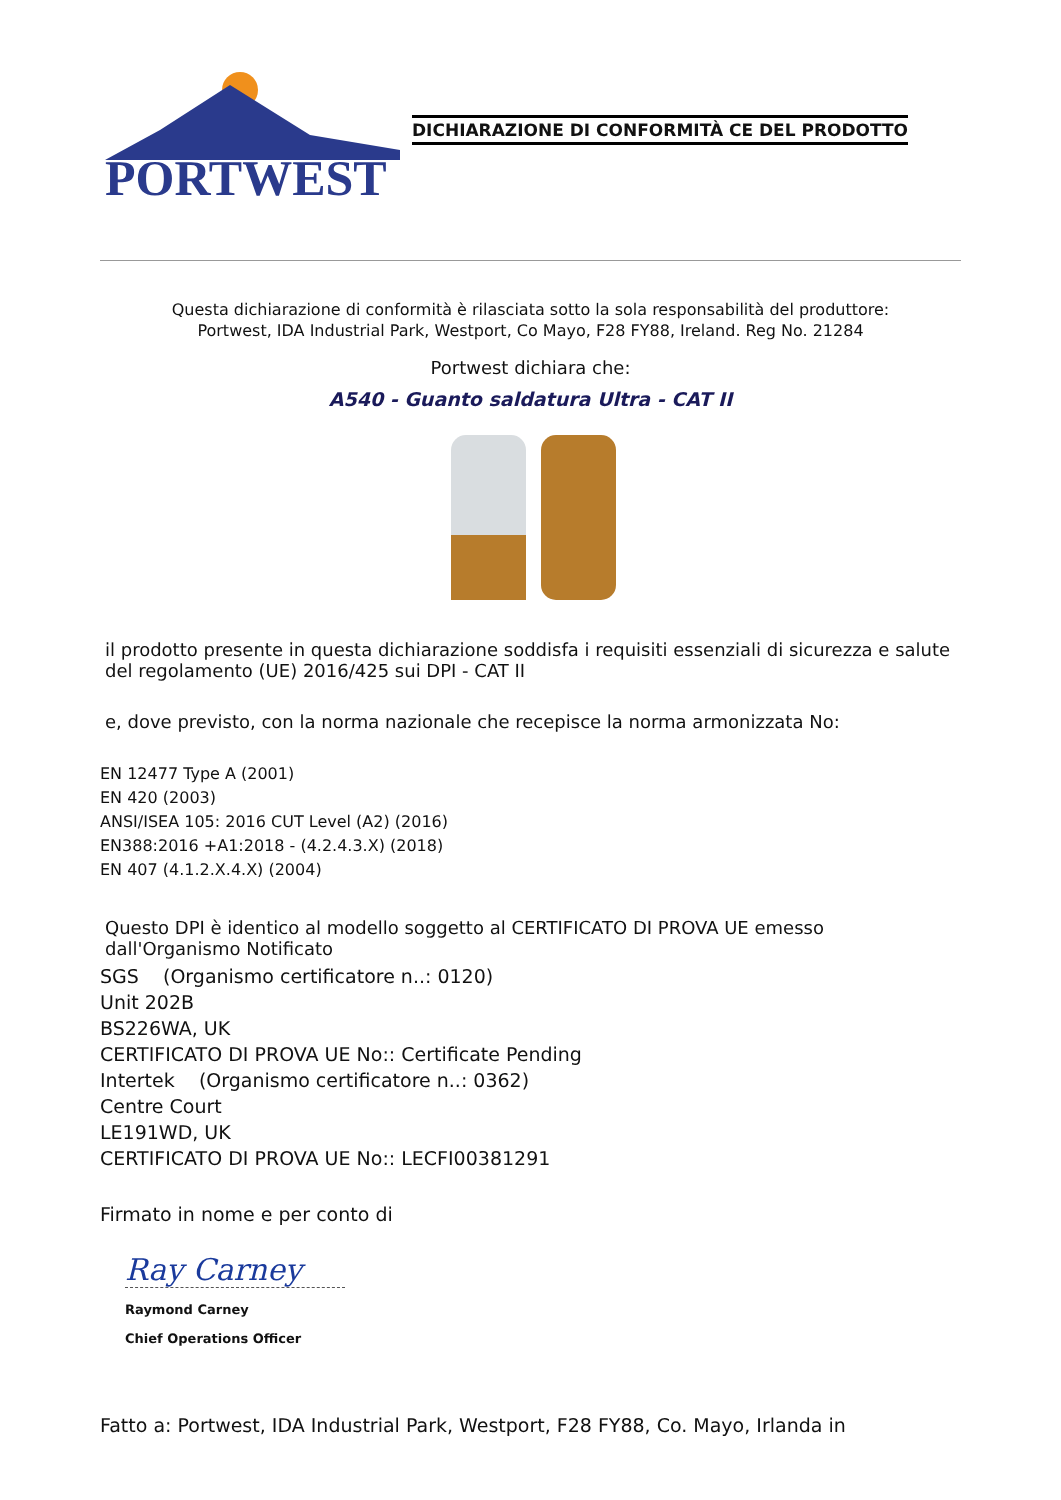PORTWEST
DICHIARAZIONE DI CONFORMITÀ CE DEL PRODOTTO
Questa dichiarazione di conformità è rilasciata sotto la sola responsabilità del produttore:
Portwest, IDA Industrial Park, Westport, Co Mayo, F28 FY88, Ireland. Reg No. 21284
Portwest dichiara che:
A540 - Guanto saldatura Ultra - CAT II
il prodotto presente in questa dichiarazione soddisfa i requisiti essenziali di sicurezza e salute del regolamento (UE) 2016/425 sui DPI - CAT II
e, dove previsto, con la norma nazionale che recepisce la norma armonizzata No:
EN 12477 Type A (2001)
EN 420 (2003)
ANSI/ISEA 105: 2016 CUT Level (A2) (2016)
EN388:2016 +A1:2018 - (4.2.4.3.X) (2018)
EN 407 (4.1.2.X.4.X) (2004)
Questo DPI è identico al modello soggetto al CERTIFICATO DI PROVA UE emesso dall'Organismo Notificato
SGS (Organismo certificatore n..: 0120)
Unit 202B
BS226WA, UK
CERTIFICATO DI PROVA UE No:: Certificate Pending
Intertek (Organismo certificatore n..: 0362)
Centre Court
LE191WD, UK
CERTIFICATO DI PROVA UE No:: LECFI00381291
Firmato in nome e per conto di
Ray Carney
Raymond Carney
Chief Operations Officer
Fatto a: Portwest, IDA Industrial Park, Westport, F28 FY88, Co. Mayo, Irlanda in